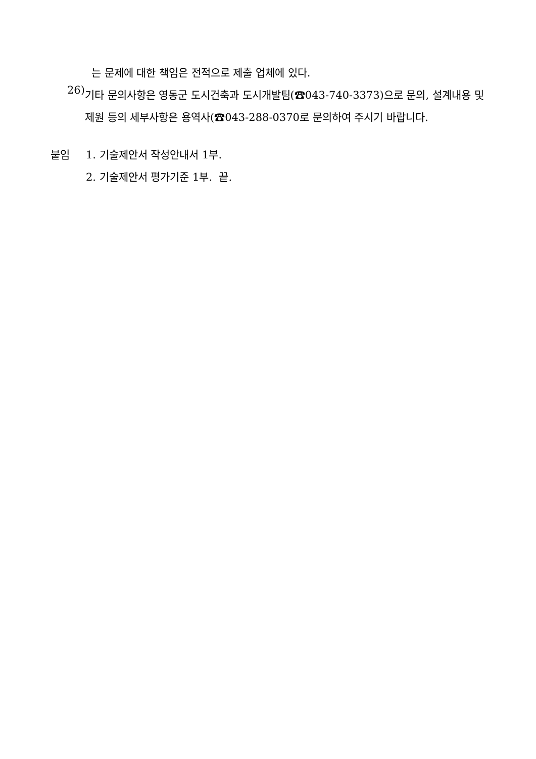는 문제에 대한 책임은 전적으로 제출 업체에 있다.
26)
기타 문의사항은 영동군 도시건축과 도시개발팀(☎043-740-3373)으로 문의, 설계내용 및 제원 등의 세부사항은 용역사(☎043-288-0370로 문의하여 주시기 바랍니다.
붙임
1. 기술제안서 작성안내서 1부.
2. 기술제안서 평가기준 1부. 끝.